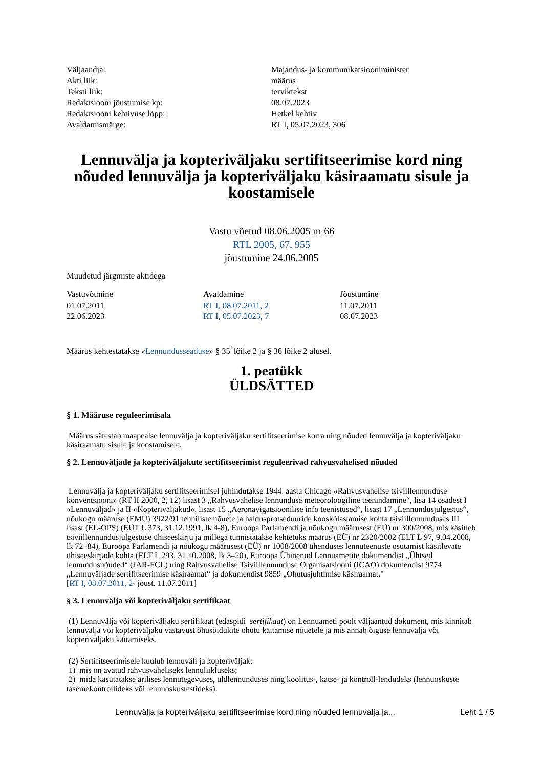| Väljaandja: | Majandus- ja kommunikatsiooniminister |
| Akti liik: | määrus |
| Teksti liik: | terviktekst |
| Redaktsiooni jõustumise kp: | 08.07.2023 |
| Redaktsiooni kehtivuse lõpp: | Hetkel kehtiv |
| Avaldamismärge: | RT I, 05.07.2023, 306 |
Lennuvälja ja kopteriväljaku sertifitseerimise kord ning nõuded lennuvälja ja kopteriväljaku käsiraamatu sisule ja koostamisele
Vastu võetud 08.06.2005 nr 66
RTL 2005, 67, 955
jõustumine 24.06.2005
Muudetud järgmiste aktidega
| Vastuvõtmine | Avaldamine | Jõustumine |
| --- | --- | --- |
| 01.07.2011 | RT I, 08.07.2011, 2 | 11.07.2011 |
| 22.06.2023 | RT I, 05.07.2023, 7 | 08.07.2023 |
Määrus kehtestatakse «Lennundusseaduse» § 35<sup>1</sup>lõike 2 ja § 36 lõike 2 alusel.
1. peatükk
ÜLDSÄTTED
§ 1. Määruse reguleerimisala
Määrus sätestab maapealse lennuvälja ja kopteriväljaku sertifitseerimise korra ning nõuded lennuvälja ja kopteriväljaku käsiraamatu sisule ja koostamisele.
§ 2. Lennuväljade ja kopteriväljakute sertifitseerimist reguleerivad rahvusvahelised nõuded
Lennuvälja ja kopteriväljaku sertifitseerimisel juhindutakse 1944. aasta Chicago «Rahvusvahelise tsiviillennunduse konventsiooni» (RT II 2000, 2, 12) lisast 3 „Rahvusvahelise lennunduse meteoroloogiline teenindamine“, lisa 14 osadest I «Lennuväljad» ja II «Kopteriväljakud», lisast 15 „Aeronavigatsioonilise info teenistused“, lisast 17 „Lennundusjulgestus“, nõukogu määruse (EMÜ) 3922/91 tehniliste nõuete ja haldusprotseduuride kooskõlastamise kohta tsiviillennunduses III lisast (EL-OPS) (EÜT L 373, 31.12.1991, lk 4-8), Euroopa Parlamendi ja nõukogu määrusest (EÜ) nr 300/2008, mis käsitleb tsiviillennundusjulgestuse ühiseeskirju ja millega tunnistatakse kehtetuks määrus (EÜ) nr 2320/2002 (ELT L 97, 9.04.2008, lk 72–84), Euroopa Parlamendi ja nõukogu määrusest (EÜ) nr 1008/2008 ühenduses lennuteenuste osutamist käsitlevate ühiseeskirjade kohta (ELT L 293, 31.10.2008, lk 3–20), Euroopa Ühinenud Lennuametite dokumendist „Ühtsed lennundusnõuded“ (JAR-FCL) ning Rahvusvahelise Tsiviillennunduse Organisatsiooni (ICAO) dokumendist 9774 „Lennuväljade sertifitseerimise käsiraamat“ ja dokumendist 9859 „Ohutusjuhtimise käsiraamat."
[RT I, 08.07.2011, 2- jõust. 11.07.2011]
§ 3. Lennuvälja või kopteriväljaku sertifikaat
(1) Lennuvälja või kopteriväljaku sertifikaat (edaspidi sertifikaat) on Lennuameti poolt väljaantud dokument, mis kinnitab lennuvälja või kopteriväljaku vastavust õhusõidukite ohutu käitamise nõuetele ja mis annab õiguse lennuvälja või kopteriväljaku käitamiseks.
(2) Sertifitseerimisele kuulub lennuväli ja kopteriväljak:
1) mis on avatud rahvusvaheliseks lennuliikluseks;
2) mida kasutatakse ärilises lennutegevuses, üldlennunduses ning koolitus-, katse- ja kontroll-lendudeks (lennuoskuste tasemekontrollideks või lennuoskustestideks).
Lennuvälja ja kopteriväljaku sertifitseerimise kord ning nõuded lennuvälja ja... Leht 1 / 5